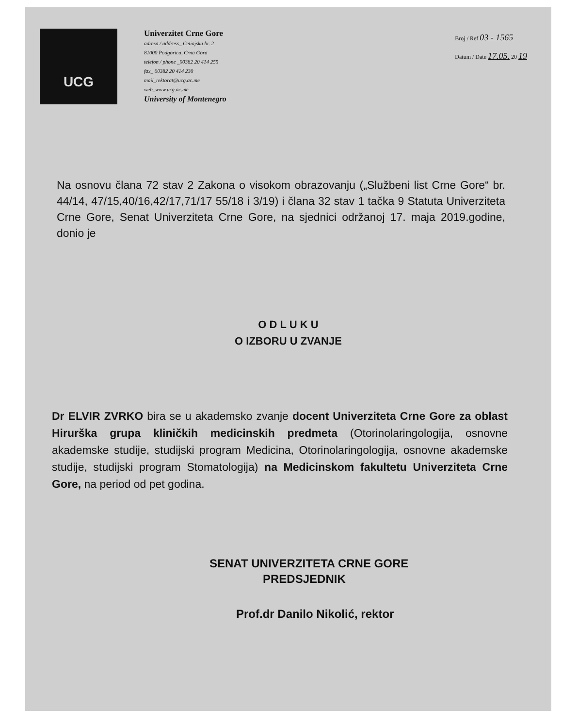UCG
Univerzitet Crne Gore
adresa / address_ Cetinjska br. 2
81000 Podgorica, Crna Gora
telefon / phone _00382 20 414 255
fax_ 00382 20 414 230
mail_rektorat@ucg.ac.me
web_www.ucg.ac.me
University of Montenegro
Broj / Ref 03 - 1565
Datum / Date 17.05. 20 19
Na osnovu člana 72 stav 2 Zakona o visokom obrazovanju („Službeni list Crne Gore“ br. 44/14, 47/15,40/16,42/17,71/17 55/18 i 3/19) i člana 32 stav 1 tačka 9 Statuta Univerziteta Crne Gore, Senat Univerziteta Crne Gore, na sjednici održanoj 17. maja 2019.godine, donio je
O D L U K U
O IZBORU U ZVANJE
Dr ELVIR ZVRKO bira se u akademsko zvanje docent Univerziteta Crne Gore za oblast Hirurška grupa kliničkih medicinskih predmeta (Otorinolaringologija, osnovne akademske studije, studijski program Medicina, Otorinolaringologija, osnovne akademske studije, studijski program Stomatologija) na Medicinskom fakultetu Univerziteta Crne Gore, na period od pet godina.
SENAT UNIVERZITETA CRNE GORE
PREDSJEDNIK
Prof.dr Danilo Nikolić, rektor